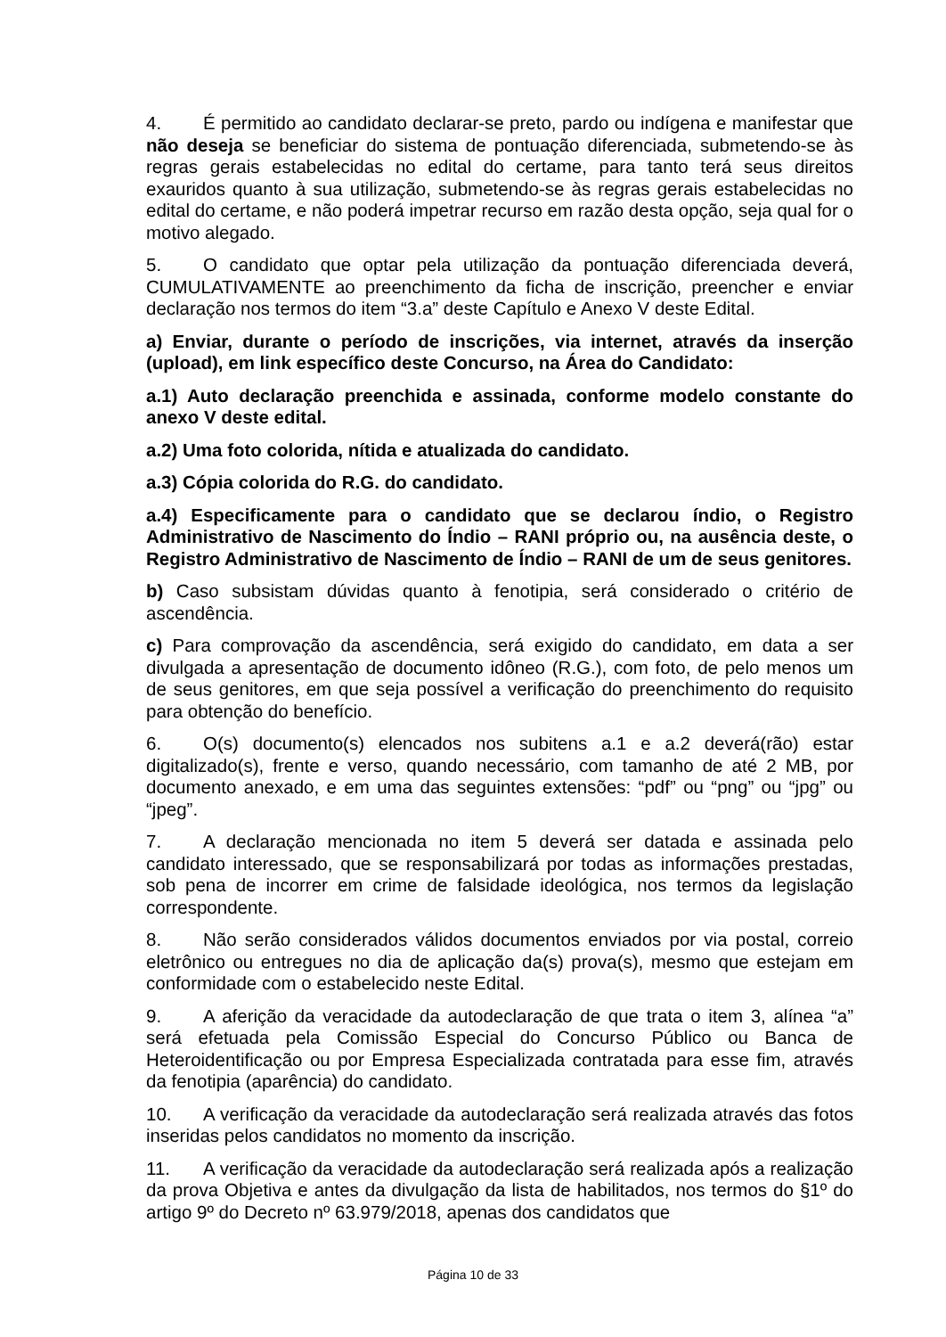4. É permitido ao candidato declarar-se preto, pardo ou indígena e manifestar que não deseja se beneficiar do sistema de pontuação diferenciada, submetendo-se às regras gerais estabelecidas no edital do certame, para tanto terá seus direitos exauridos quanto à sua utilização, submetendo-se às regras gerais estabelecidas no edital do certame, e não poderá impetrar recurso em razão desta opção, seja qual for o motivo alegado.
5. O candidato que optar pela utilização da pontuação diferenciada deverá, CUMULATIVAMENTE ao preenchimento da ficha de inscrição, preencher e enviar declaração nos termos do item “3.a” deste Capítulo e Anexo V deste Edital.
a) Enviar, durante o período de inscrições, via internet, através da inserção (upload), em link específico deste Concurso, na Área do Candidato:
a.1) Auto declaração preenchida e assinada, conforme modelo constante do anexo V deste edital.
a.2) Uma foto colorida, nítida e atualizada do candidato.
a.3) Cópia colorida do R.G. do candidato.
a.4) Especificamente para o candidato que se declarou índio, o Registro Administrativo de Nascimento do Índio – RANI próprio ou, na ausência deste, o Registro Administrativo de Nascimento de Índio – RANI de um de seus genitores.
b) Caso subsistam dúvidas quanto à fenotipia, será considerado o critério de ascendência.
c) Para comprovação da ascendência, será exigido do candidato, em data a ser divulgada a apresentação de documento idôneo (R.G.), com foto, de pelo menos um de seus genitores, em que seja possível a verificação do preenchimento do requisito para obtenção do benefício.
6. O(s) documento(s) elencados nos subitens a.1 e a.2 deverá(rão) estar digitalizado(s), frente e verso, quando necessário, com tamanho de até 2 MB, por documento anexado, e em uma das seguintes extensões: “pdf” ou “png” ou “jpg” ou “jpeg”.
7. A declaração mencionada no item 5 deverá ser datada e assinada pelo candidato interessado, que se responsabilizará por todas as informações prestadas, sob pena de incorrer em crime de falsidade ideológica, nos termos da legislação correspondente.
8. Não serão considerados válidos documentos enviados por via postal, correio eletrônico ou entregues no dia de aplicação da(s) prova(s), mesmo que estejam em conformidade com o estabelecido neste Edital.
9. A aferição da veracidade da autodeclaração de que trata o item 3, alínea “a” será efetuada pela Comissão Especial do Concurso Público ou Banca de Heteroidentificação ou por Empresa Especializada contratada para esse fim, através da fenotipia (aparência) do candidato.
10. A verificação da veracidade da autodeclaração será realizada através das fotos inseridas pelos candidatos no momento da inscrição.
11. A verificação da veracidade da autodeclaração será realizada após a realização da prova Objetiva e antes da divulgação da lista de habilitados, nos termos do §1º do artigo 9º do Decreto nº 63.979/2018, apenas dos candidatos que
Página 10 de 33